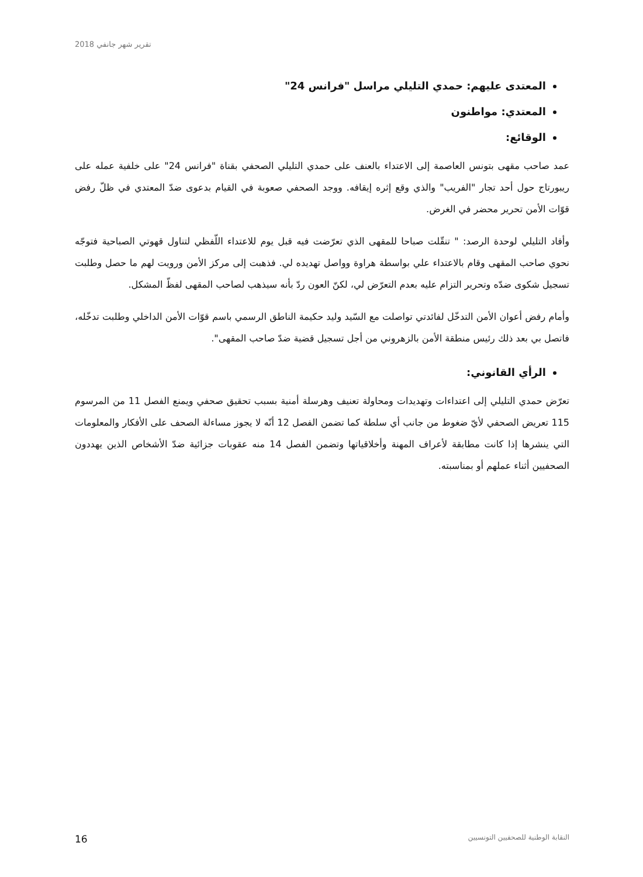تقرير شهر جانفي 2018
المعتدى عليهم: حمدي التليلي مراسل "فرانس 24"
المعتدي: مواطنون
الوقائع:
عمد صاحب مقهى بتونس العاصمة إلى الاعتداء بالعنف على حمدي التليلي الصحفي بقناة "فرانس 24" على خلفية عمله على ريبورتاج حول أحد تجار "الفريب" والذي وقع إثره إيقافه. ووجد الصحفي صعوبة في القيام بدعوى ضدّ المعتدي في ظلّ رفض قوّات الأمن تحرير محضر في الغرض.
وأفاد التليلي لوحدة الرصد: " تنقّلت صباحا للمقهى الذي تعرّضت فيه قبل يوم للاعتداء اللّفظي لتناول قهوتي الصباحية فتوجّه نحوي صاحب المقهى وقام بالاعتداء علي بواسطة هراوة وواصل تهديده لي. فذهبت إلى مركز الأمن ورويت لهم ما حصل وطلبت تسجيل شكوى ضدّه وتحرير التزام عليه بعدم التعرّض لي، لكنّ العون ردّ بأنه سيذهب لصاحب المقهى لفظّ المشكل.
وأمام رفض أعوان الأمن التدخّل لفائدتي تواصلت مع السّيد وليد حكيمة الناطق الرسمي باسم قوّات الأمن الداخلي وطلبت تدخّله، فاتصل بي بعد ذلك رئيس منطقة الأمن بالزهروني من أجل تسجيل قضية ضدّ صاحب المقهى".
الرأي القانوني:
تعرّض حمدي التليلي إلى اعتداءات وتهديدات ومحاولة تعنيف وهرسلة أمنية بسبب تحقيق صحفي ويمنع الفصل 11 من المرسوم 115 تعريض الصحفي لأيّ ضغوط من جانب أي سلطة كما تضمن الفصل 12 أنّه لا يجوز مساءلة الصحف على الأفكار والمعلومات التي ينشرها إذا كانت مطابقة لأعراف المهنة وأخلاقياتها وتضمن الفصل 14 منه عقوبات جزائية ضدّ الأشخاص الذين يهددون الصحفيين أثناء عملهم أو بمناسبته.
16 النقابة الوطنية للصحفيين التونسيين